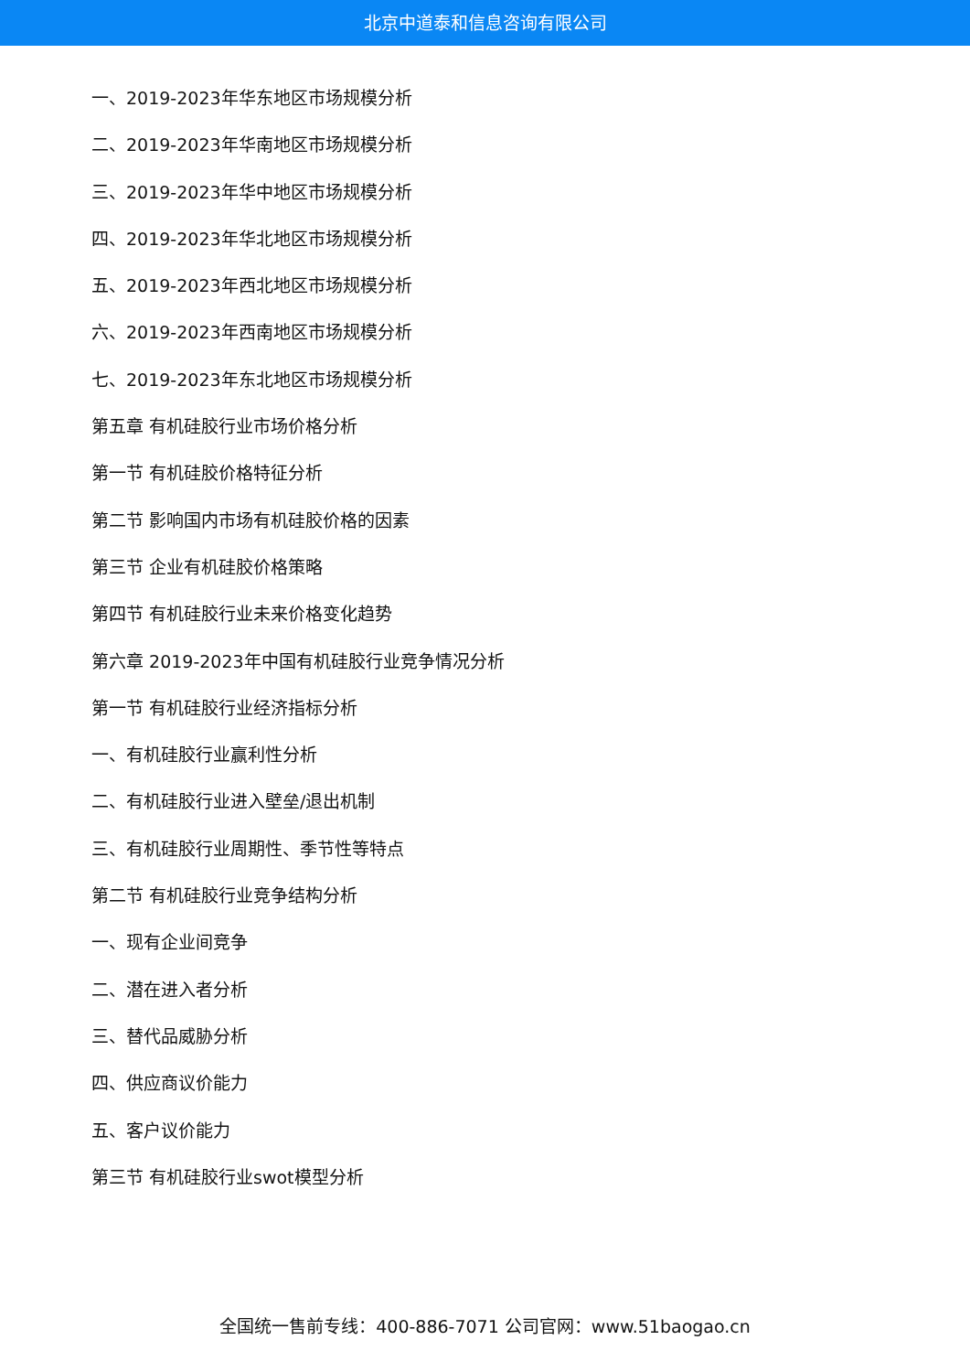北京中道泰和信息咨询有限公司
一、2019-2023年华东地区市场规模分析
二、2019-2023年华南地区市场规模分析
三、2019-2023年华中地区市场规模分析
四、2019-2023年华北地区市场规模分析
五、2019-2023年西北地区市场规模分析
六、2019-2023年西南地区市场规模分析
七、2019-2023年东北地区市场规模分析
第五章 有机硅胶行业市场价格分析
第一节 有机硅胶价格特征分析
第二节 影响国内市场有机硅胶价格的因素
第三节 企业有机硅胶价格策略
第四节 有机硅胶行业未来价格变化趋势
第六章 2019-2023年中国有机硅胶行业竞争情况分析
第一节 有机硅胶行业经济指标分析
一、有机硅胶行业赢利性分析
二、有机硅胶行业进入壁垒/退出机制
三、有机硅胶行业周期性、季节性等特点
第二节 有机硅胶行业竞争结构分析
一、现有企业间竞争
二、潜在进入者分析
三、替代品威胁分析
四、供应商议价能力
五、客户议价能力
第三节 有机硅胶行业swot模型分析
全国统一售前专线：400-886-7071 公司官网：www.51baogao.cn